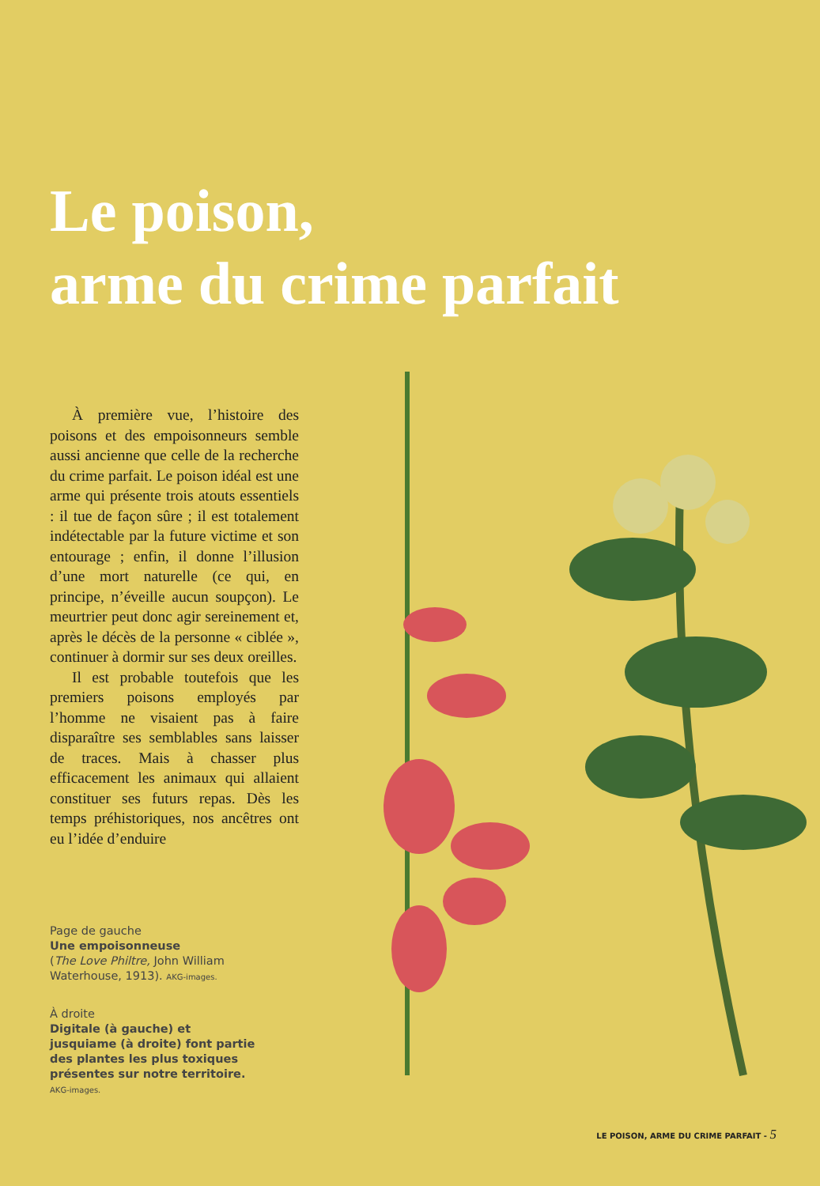Le poison,
arme du crime parfait
À première vue, l’histoire des poisons et des empoisonneurs semble aussi ancienne que celle de la recherche du crime parfait. Le poison idéal est une arme qui présente trois atouts essentiels : il tue de façon sûre ; il est totalement indétectable par la future victime et son entourage ; enfin, il donne l’illusion d’une mort naturelle (ce qui, en principe, n’éveille aucun soupçon). Le meurtrier peut donc agir sereinement et, après le décès de la personne « ciblée », continuer à dormir sur ses deux oreilles.
Il est probable toutefois que les premiers poisons employés par l’homme ne visaient pas à faire disparaître ses semblables sans laisser de traces. Mais à chasser plus efficacement les animaux qui allaient constituer ses futurs repas. Dès les temps préhistoriques, nos ancêtres ont eu l’idée d’enduire
Page de gauche
Une empoisonneuse
(The Love Philtre, John William Waterhouse, 1913). AKG-images.
À droite
Digitale (à gauche) et jusquiame (à droite) font partie des plantes les plus toxiques présentes sur notre territoire. AKG-images.
LE POISON, ARME DU CRIME PARFAIT - 5